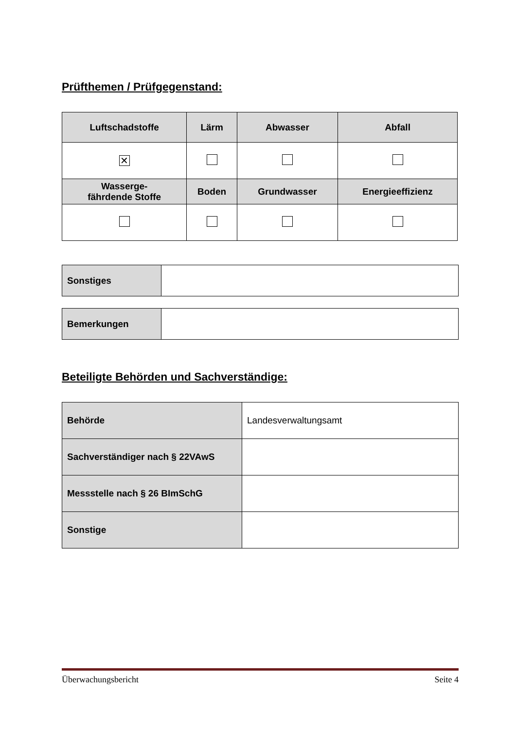Prüfthemen / Prüfgegenstand:
| Luftschadstoffe | Lärm | Abwasser | Abfall |
| --- | --- | --- | --- |
| ✕ | | | |
| Wasserge- fährdende Stoffe | Boden | Grundwasser | Energieeffizienz |
| Sonstiges | |
| Bemerkungen | |
Beteiligte Behörden und Sachverständige:
| Behörde | Landesverwaltungsamt |
| Sachverständiger nach § 22VAwS | |
| Messstelle nach § 26 BImSchG | |
| Sonstige | |
Überwachungsbericht Seite 4